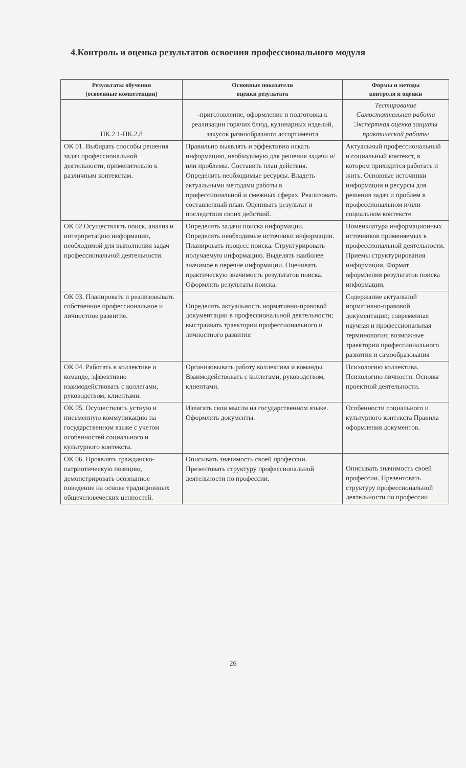4.Контроль и оценка результатов освоения профессионального модуля
| Результаты обучения (освоенные компетенции) | Основные показатели оценки результата | Формы и методы контроля и оценки |
| --- | --- | --- |
| ПК.2.1-ПК.2.8 | -приготовление, оформление и подготовка к реализации горячих блюд, кулинарных изделий, закусок разнообразного ассортимента | Тестирование Самостоятельная работа Экспертная оценка защиты практической работы |
| ОК 01. Выбирать способы решения задач профессиональной деятельности, применительно к различным контекстам. | Правильно выявлять и эффективно искать информацию, необходимую для решения задачи и/или проблемы. Составить план действия. Определить необходимые ресурсы. Владеть актуальными методами работы в профессиональной и смежных сферах. Реализовать составленный план. Оценивать результат и последствия своих действий. | Актуальный профессиональный и социальный контекст, в котором приходится работать и жить. Основные источники информации и ресурсы для решения задач и проблем в профессиональном и/или социальном контексте. |
| ОК 02.Осуществлять поиск, анализ и интерпретацию информации, необходимой для выполнения задач профессиональной деятельности. | Определять задачи поиска информации. Определять необходимые источники информации. Планировать процесс поиска. Структурировать получаемую информацию. Выделять наиболее значимое в перечне информации. Оценивать практическую значимость результатов поиска. Оформлять результаты поиска. | Номенклатура информационных источников применяемых в профессиональной деятельности. Приемы структурирования информации. Формат оформления результатов поиска информации. |
| ОК 03. Планировать и реализовывать собственное профессиональное и личностное развитие. | Определять актуальность нормативно-правовой документации в профессиональной деятельности; выстраивать траектории профессионального и личностного развития | Содержание актуальной нормативно-правовой документации; современная научная и профессиональная терминология; возможные траектории профессионального развития и самообразования |
| ОК 04. Работать в коллективе и команде, эффективно взаимодействовать с коллегами, руководством, клиентами. | Организовывать работу коллектива и команды. Взаимодействовать с коллегами, руководством, клиентами. | Психологию коллектива. Психологию личности. Основы проектной деятельности. |
| ОК 05. Осуществлять устную и письменную коммуникацию на государственном языке с учетом особенностей социального и культурного контекста. | Излагать свои мысли на государственном языке. Оформлять документы. | Особенности социального и культурного контекста Правила оформления документов. |
| ОК 06. Проявлять гражданско-патриотическую позицию, демонстрировать осознанное поведение на основе традиционных общечеловеческих ценностей. | Описывать значимость своей профессии. Презентовать структуру профессиональной деятельности по профессии. | Описывать значимость своей профессии. Презентовать структуру профессиональной деятельности по профессии |
26